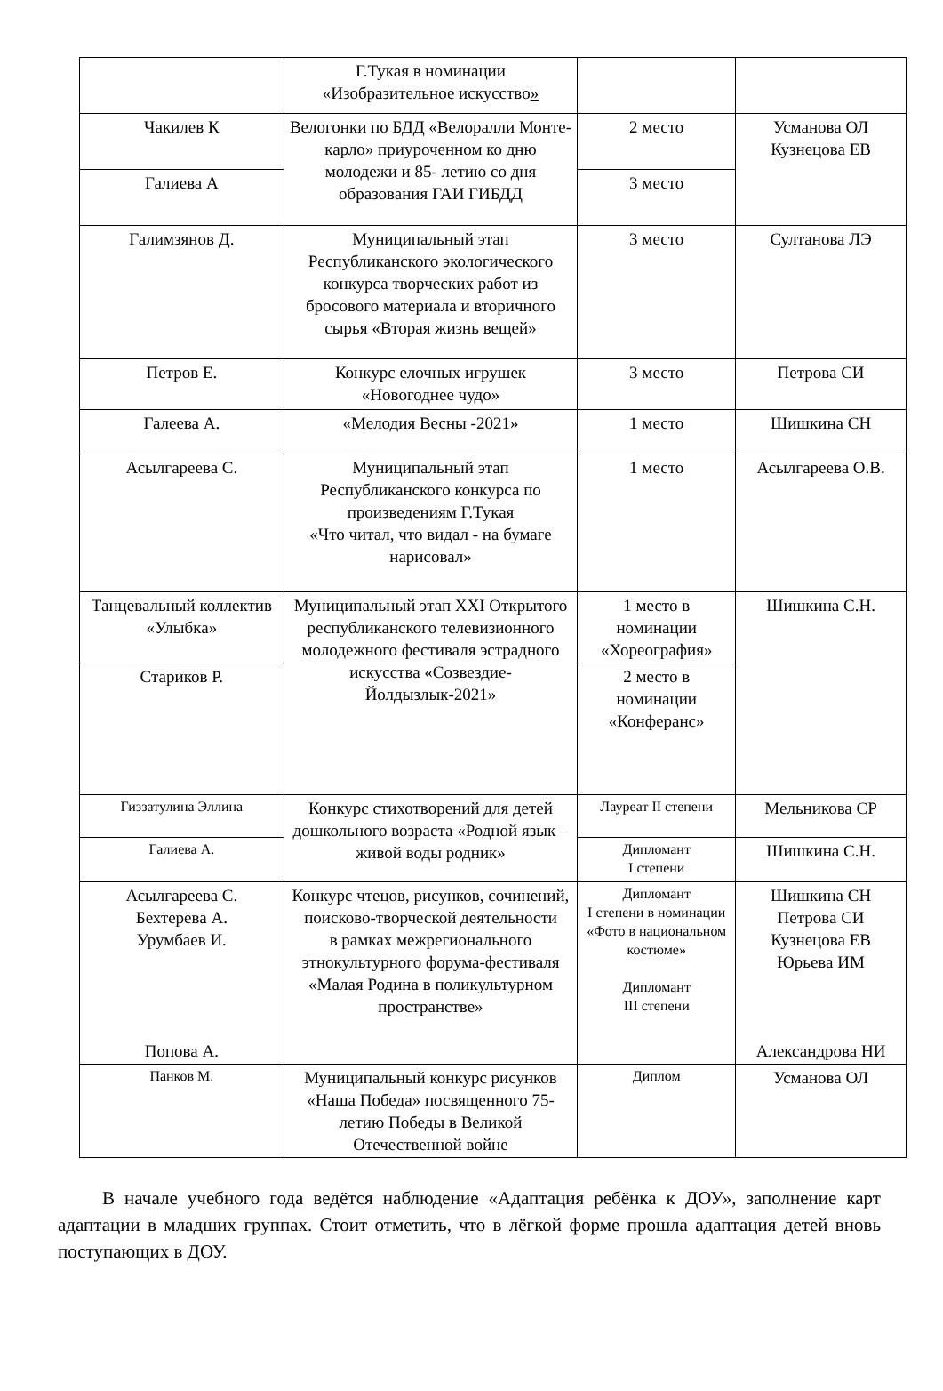| | Г.Тукая в номинации «Изобразительное искусство » | | |
| Чакилев К | Велогонки по БДД «Велоралли Монте-карло» приуроченном ко дню молодежи и 85- летию со дня образования ГАИ ГИБДД | 2 место | Усманова ОЛ Кузнецова ЕВ |
| Галиева А | | 3 место | |
| Галимзянов Д. | Муниципальный этап Республиканского экологического конкурса творческих работ из бросового материала и вторичного сырья «Вторая жизнь вещей» | 3 место | Султанова ЛЭ |
| Петров Е. | Конкурс елочных игрушек «Новогоднее чудо» | 3 место | Петрова СИ |
| Галеева А. | «Мелодия Весны -2021» | 1 место | Шишкина СН |
| Асылгареева С. | Муниципальный этап Республиканского конкурса по произведениям Г.Тукая «Что читал, что видал - на бумаге нарисовал» | 1 место | Асылгареева О.В. |
| Танцевальный коллектив «Улыбка» | Муниципальный этап XXI Открытого республиканского телевизионного молодежного фестиваля эстрадного искусства «Созвездие-Йолдызлык-2021» | 1 место в номинации «Хореография» | Шишкина С.Н. |
| Стариков Р. | | 2 место в номинации «Конферанс» | |
| Гиззатулина Эллина | Конкурс стихотворений для детей дошкольного возраста «Родной язык – живой воды родник» | Лауреат II степени | Мельникова СР |
| Галиева А. | | Дипломант I степени | Шишкина С.Н. |
| Асылгареева С. Бехтерева А. Урумбаев И. Попова А. | Конкурс чтецов, рисунков, сочинений, поисково-творческой деятельности в рамках межрегионального этнокультурного форума-фестиваля «Малая Родина в поликультурном пространстве» | Дипломант I степени в номинации «Фото в национальном костюме» Дипломант III степени | Шишкина СН Петрова СИ Кузнецова ЕВ Юрьева ИМ Александрова НИ |
| Панков М. | Муниципальный конкурс рисунков «Наша Победа» посвященного 75-летию Победы в Великой Отечественной войне | Диплом | Усманова ОЛ |
В начале учебного года ведётся наблюдение «Адаптация ребёнка к ДОУ», заполнение карт адаптации в младших группах. Стоит отметить, что в лёгкой форме прошла адаптация детей вновь поступающих в ДОУ.